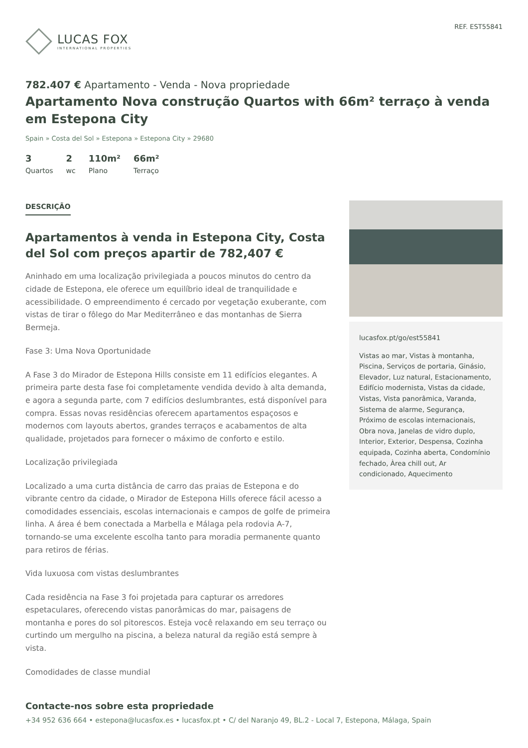LUCAS FOX
INTERNATIONAL PROPERTIES
REF. EST55841
782.407 € Apartamento - Venda - Nova propriedade
Apartamento Nova construção Quartos with 66m² terraço à venda em Estepona City
Spain » Costa del Sol » Estepona » Estepona City » 29680
3
Quartos
2
wc
110m²
Plano
66m²
Terraço
DESCRIÇÃO
Apartamentos à venda in Estepona City, Costa del Sol com preços apartir de 782,407 €
Aninhado em uma localização privilegiada a poucos minutos do centro da cidade de Estepona, ele oferece um equilíbrio ideal de tranquilidade e acessibilidade. O empreendimento é cercado por vegetação exuberante, com vistas de tirar o fôlego do Mar Mediterrâneo e das montanhas de Sierra Bermeja.
Fase 3: Uma Nova Oportunidade
A Fase 3 do Mirador de Estepona Hills consiste em 11 edifícios elegantes. A primeira parte desta fase foi completamente vendida devido à alta demanda, e agora a segunda parte, com 7 edifícios deslumbrantes, está disponível para compra. Essas novas residências oferecem apartamentos espaçosos e modernos com layouts abertos, grandes terraços e acabamentos de alta qualidade, projetados para fornecer o máximo de conforto e estilo.
Localização privilegiada
Localizado a uma curta distância de carro das praias de Estepona e do vibrante centro da cidade, o Mirador de Estepona Hills oferece fácil acesso a comodidades essenciais, escolas internacionais e campos de golfe de primeira linha. A área é bem conectada a Marbella e Málaga pela rodovia A-7, tornando-se uma excelente escolha tanto para moradia permanente quanto para retiros de férias.
Vida luxuosa com vistas deslumbrantes
Cada residência na Fase 3 foi projetada para capturar os arredores espetaculares, oferecendo vistas panorâmicas do mar, paisagens de montanha e pores do sol pitorescos. Esteja você relaxando em seu terraço ou curtindo um mergulho na piscina, a beleza natural da região está sempre à vista.
Comodidades de classe mundial
lucasfox.pt/go/est55841
Vistas ao mar, Vistas à montanha, Piscina, Serviços de portaria, Ginásio, Elevador, Luz natural, Estacionamento, Edifício modernista, Vistas da cidade, Vistas, Vista panorâmica, Varanda, Sistema de alarme, Segurança, Próximo de escolas internacionais, Obra nova, Janelas de vidro duplo, Interior, Exterior, Despensa, Cozinha equipada, Cozinha aberta, Condomínio fechado, Àrea chill out, Ar condicionado, Aquecimento
Contacte-nos sobre esta propriedade
+34 952 636 664 • estepona@lucasfox.es • lucasfox.pt • C/ del Naranjo 49, BL.2 - Local 7, Estepona, Málaga, Spain